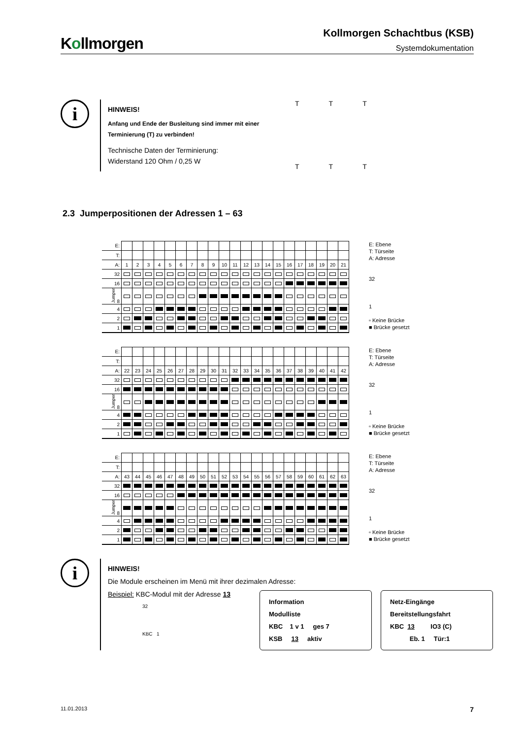Kollmorgen
Kollmorgen Schachtbus (KSB)
Systemdokumentation
i
HINWEIS!
Anfang und Ende der Busleitung sind immer mit einer Terminierung (T) zu verbinden!
Technische Daten der Terminierung:
Widerstand 120 Ohm / 0,25 W
T
T
T
T
T
T
2.3 Jumperpositionen der Adressen 1 – 63
| E: | | | | | | | | | | | | | | | | | | | | | |
| T: | | | | | | | | | | | | | | | | | | | | | |
| A: | 1 | 2 | 3 | 4 | 5 | 6 | 7 | 8 | 9 | 10 | 11 | 12 | 13 | 14 | 15 | 16 | 17 | 18 | 19 | 20 | 21 |
| 32 | | | | | | | | | | | | | | | | | | | | | |
| 16 | | | | | | | | | | | | | | | | | | | | | |
| Jumper 8 | | | | | | | | | | | | | | | | | | | | | |
| 4 | | | | | | | | | | | | | | | | | | | | | |
| 2 | | | | | | | | | | | | | | | | | | | | | |
| 1 | | | | | | | | | | | | | | | | | | | | | |
E: Ebene
T: Türseite
A: Adresse
32
1
▫ Keine Brücke
■ Brücke gesetzt
| E: | | | | | | | | | | | | | | | | | | | | | |
| T: | | | | | | | | | | | | | | | | | | | | | |
| A: | 22 | 23 | 24 | 25 | 26 | 27 | 28 | 29 | 30 | 31 | 32 | 33 | 34 | 35 | 36 | 37 | 38 | 39 | 40 | 41 | 42 |
| 32 | | | | | | | | | | | | | | | | | | | | | |
| 16 | | | | | | | | | | | | | | | | | | | | | |
| Jumper 8 | | | | | | | | | | | | | | | | | | | | | |
| 4 | | | | | | | | | | | | | | | | | | | | | |
| 2 | | | | | | | | | | | | | | | | | | | | | |
| 1 | | | | | | | | | | | | | | | | | | | | | |
E: Ebene
T: Türseite
A: Adresse
32
1
▫ Keine Brücke
■ Brücke gesetzt
| E: | | | | | | | | | | | | | | | | | | | | | |
| T: | | | | | | | | | | | | | | | | | | | | | |
| A: | 43 | 44 | 45 | 46 | 47 | 48 | 49 | 50 | 51 | 52 | 53 | 54 | 55 | 56 | 57 | 58 | 59 | 60 | 61 | 62 | 63 |
| 32 | | | | | | | | | | | | | | | | | | | | | |
| 16 | | | | | | | | | | | | | | | | | | | | | |
| Jumper 8 | | | | | | | | | | | | | | | | | | | | | |
| 4 | | | | | | | | | | | | | | | | | | | | | |
| 2 | | | | | | | | | | | | | | | | | | | | | |
| 1 | | | | | | | | | | | | | | | | | | | | | |
E: Ebene
T: Türseite
A: Adresse
32
1
▫ Keine Brücke
■ Brücke gesetzt
i
HINWEIS!
Die Module erscheinen im Menü mit ihrer dezimalen Adresse:
Beispiel: KBC-Modul mit der Adresse 13
32
KBC 1
Information
Modulliste
KBC 1 v 1 ges 7
KSB 13 aktiv
Netz-Eingänge
Bereitstellungsfahrt
KBC 13 IO3 (C)
Eb. 1 Tür:1
11.01.2013 7